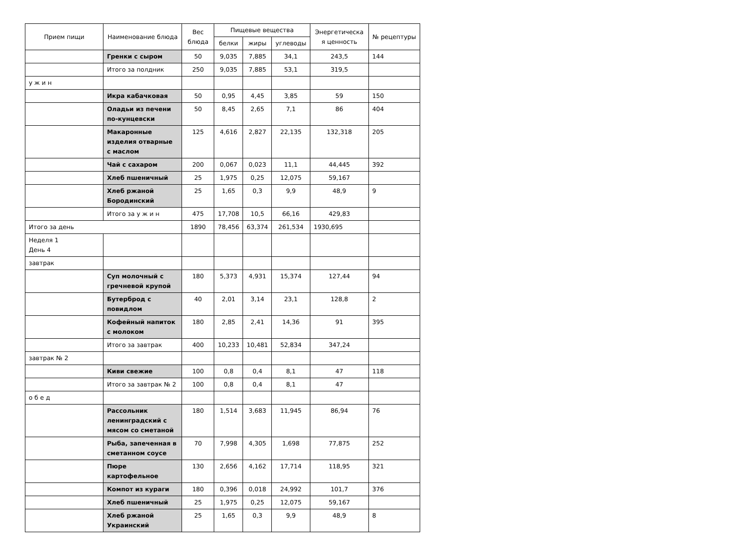| Прием пищи | Наименование блюда | Вес блюда | Пищевые вещества | | | Энергетическа я ценность | № рецептуры |
| --- | --- | --- | --- | --- | --- | --- | --- |
| | | | белки | жиры | углеводы | | |
| | Гренки с сыром | 50 | 9,035 | 7,885 | 34,1 | 243,5 | 144 |
| | Итого за полдник | 250 | 9,035 | 7,885 | 53,1 | 319,5 | |
| у ж и н | | | | | | | |
| | Икра кабачковая | 50 | 0,95 | 4,45 | 3,85 | 59 | 150 |
| | Оладьи из печени по-кунцевски | 50 | 8,45 | 2,65 | 7,1 | 86 | 404 |
| | Макаронные изделия отварные с маслом | 125 | 4,616 | 2,827 | 22,135 | 132,318 | 205 |
| | Чай с сахаром | 200 | 0,067 | 0,023 | 11,1 | 44,445 | 392 |
| | Хлеб пшеничный | 25 | 1,975 | 0,25 | 12,075 | 59,167 | |
| | Хлеб ржаной Бородинский | 25 | 1,65 | 0,3 | 9,9 | 48,9 | 9 |
| | Итого за у ж и н | 475 | 17,708 | 10,5 | 66,16 | 429,83 | |
| Итого за день | | 1890 | 78,456 | 63,374 | 261,534 | 1930,695 | |
| Неделя 1 День 4 | | | | | | | |
| завтрак | | | | | | | |
| | Суп молочный с гречневой крупой | 180 | 5,373 | 4,931 | 15,374 | 127,44 | 94 |
| | Бутерброд с повидлом | 40 | 2,01 | 3,14 | 23,1 | 128,8 | 2 |
| | Кофейный напиток с молоком | 180 | 2,85 | 2,41 | 14,36 | 91 | 395 |
| | Итого за завтрак | 400 | 10,233 | 10,481 | 52,834 | 347,24 | |
| завтрак № 2 | | | | | | | |
| | Киви свежие | 100 | 0,8 | 0,4 | 8,1 | 47 | 118 |
| | Итого за завтрак № 2 | 100 | 0,8 | 0,4 | 8,1 | 47 | |
| о б е д | | | | | | | |
| | Рассольник ленинградский с мясом со сметаной | 180 | 1,514 | 3,683 | 11,945 | 86,94 | 76 |
| | Рыба, запеченная в сметанном соусе | 70 | 7,998 | 4,305 | 1,698 | 77,875 | 252 |
| | Пюре картофельное | 130 | 2,656 | 4,162 | 17,714 | 118,95 | 321 |
| | Компот из кураги | 180 | 0,396 | 0,018 | 24,992 | 101,7 | 376 |
| | Хлеб пшеничный | 25 | 1,975 | 0,25 | 12,075 | 59,167 | |
| | Хлеб ржаной Украинский | 25 | 1,65 | 0,3 | 9,9 | 48,9 | 8 |